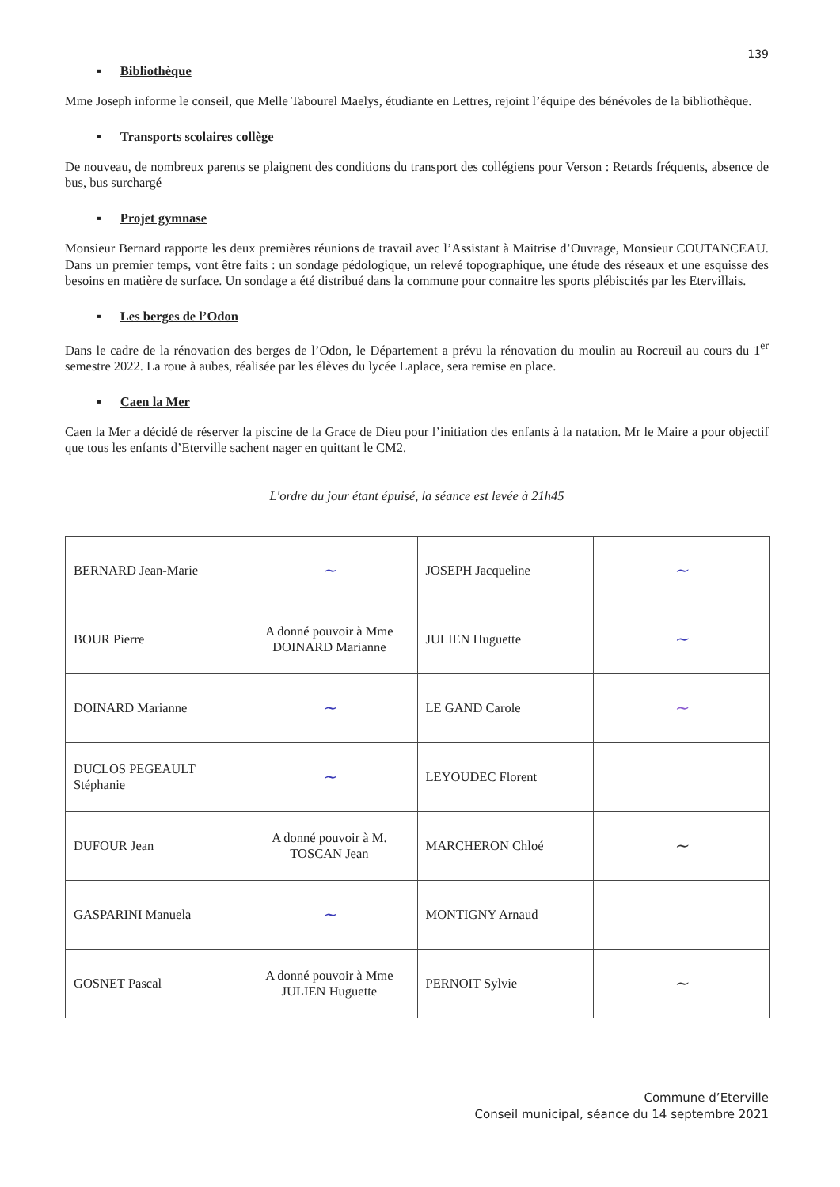139
▪ Bibliothèque
Mme Joseph informe le conseil, que Melle Tabourel Maelys, étudiante en Lettres, rejoint l’équipe des bénévoles de la bibliothèque.
▪ Transports scolaires collège
De nouveau, de nombreux parents se plaignent des conditions du transport des collégiens pour Verson : Retards fréquents, absence de bus, bus surchargé
▪ Projet gymnase
Monsieur Bernard rapporte les deux premières réunions de travail avec l’Assistant à Maitrise d’Ouvrage, Monsieur COUTANCEAU. Dans un premier temps, vont être faits : un sondage pédologique, un relevé topographique, une étude des réseaux et une esquisse des besoins en matière de surface. Un sondage a été distribué dans la commune pour connaitre les sports plébiscités par les Etervillais.
▪ Les berges de l’Odon
Dans le cadre de la rénovation des berges de l’Odon, le Département a prévu la rénovation du moulin au Rocreuil au cours du 1<sup>er</sup> semestre 2022. La roue à aubes, réalisée par les élèves du lycée Laplace, sera remise en place.
▪ Caen la Mer
Caen la Mer a décidé de réserver la piscine de la Grace de Dieu pour l’initiation des enfants à la natation. Mr le Maire a pour objectif que tous les enfants d’Eterville sachent nager en quittant le CM2.
L'ordre du jour étant épuisé, la séance est levée à 21h45
| BERNARD Jean-Marie | ~ | JOSEPH Jacqueline | ~ |
| BOUR Pierre | A donné pouvoir à Mme DOINARD Marianne | JULIEN Huguette | ~ |
| DOINARD Marianne | ~ | LE GAND Carole | ~ |
| DUCLOS PEGEAULT Stéphanie | ~ | LEYOUDEC Florent | |
| DUFOUR Jean | A donné pouvoir à M. TOSCAN Jean | MARCHERON Chloé | ~ |
| GASPARINI Manuela | ~ | MONTIGNY Arnaud | |
| GOSNET Pascal | A donné pouvoir à Mme JULIEN Huguette | PERNOIT Sylvie | ~ |
Commune d’Eterville
Conseil municipal, séance du 14 septembre 2021